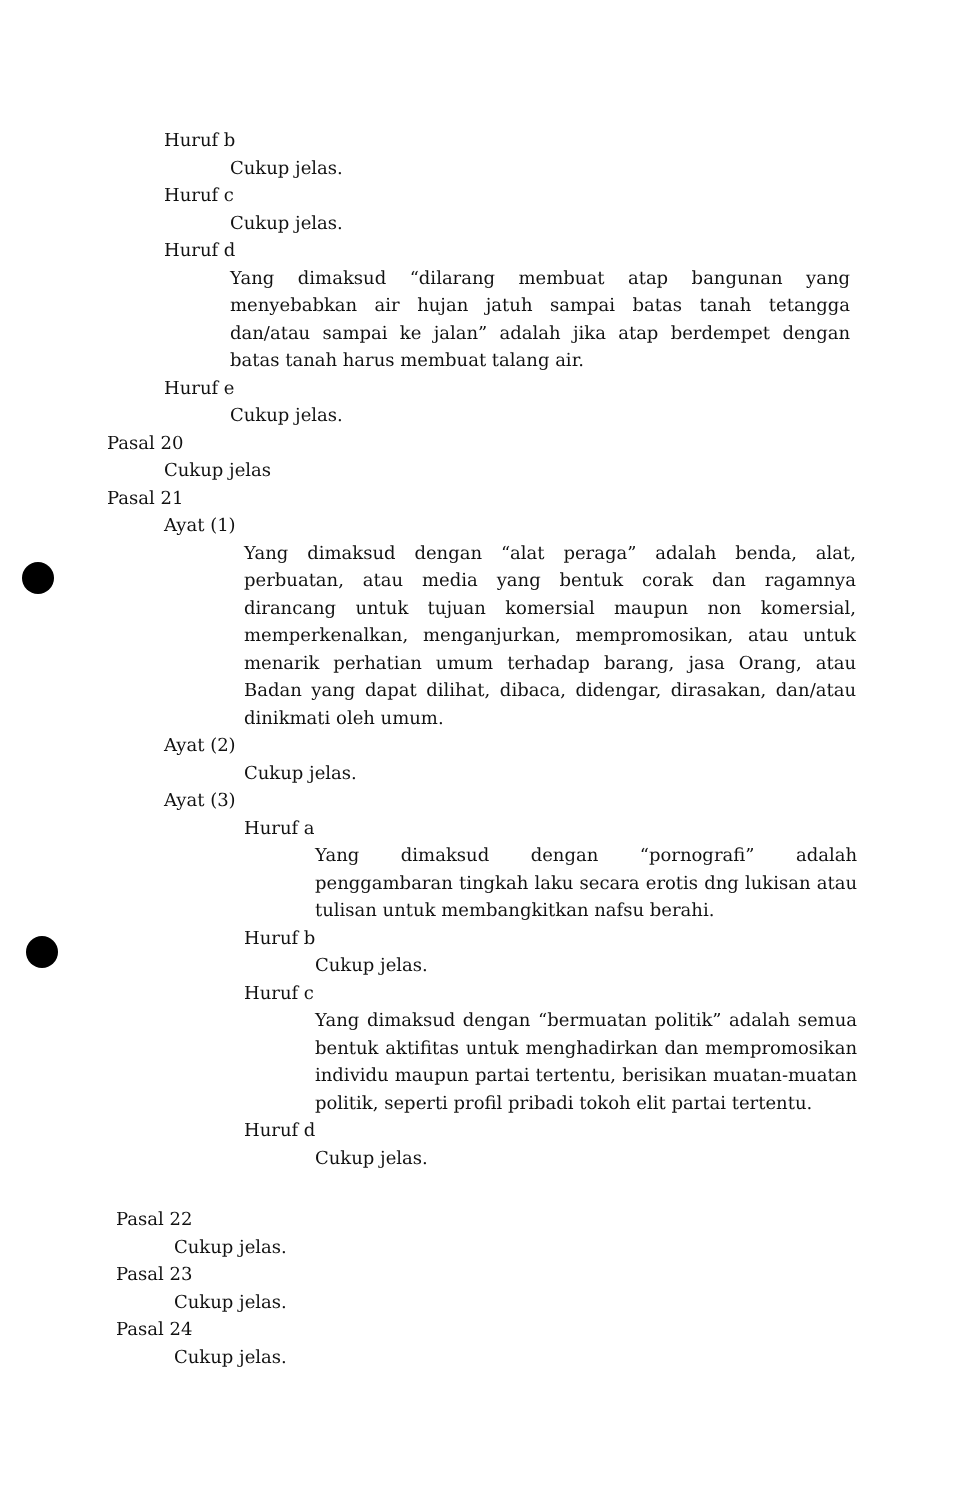Huruf b
Cukup jelas.
Huruf c
Cukup jelas.
Huruf d
Yang dimaksud “dilarang membuat atap bangunan yang menyebabkan air hujan jatuh sampai batas tanah tetangga dan/atau sampai ke jalan” adalah jika atap berdempet dengan batas tanah harus membuat talang air.
Huruf e
Cukup jelas.
Pasal 20
Cukup jelas
Pasal 21
Ayat (1)
Yang dimaksud dengan “alat peraga” adalah benda, alat, perbuatan, atau media yang bentuk corak dan ragamnya dirancang untuk tujuan komersial maupun non komersial, memperkenalkan, menganjurkan, mempromosikan, atau untuk menarik perhatian umum terhadap barang, jasa Orang, atau Badan yang dapat dilihat, dibaca, didengar, dirasakan, dan/atau dinikmati oleh umum.
Ayat (2)
Cukup jelas.
Ayat (3)
Huruf a
Yang dimaksud dengan “pornografi” adalah penggambaran tingkah laku secara erotis dng lukisan atau tulisan untuk membangkitkan nafsu berahi.
Huruf b
Cukup jelas.
Huruf c
Yang dimaksud dengan “bermuatan politik” adalah semua bentuk aktifitas untuk menghadirkan dan mempromosikan individu maupun partai tertentu, berisikan muatan-muatan politik, seperti profil pribadi tokoh elit partai tertentu.
Huruf d
Cukup jelas.
Pasal 22
Cukup jelas.
Pasal 23
Cukup jelas.
Pasal 24
Cukup jelas.